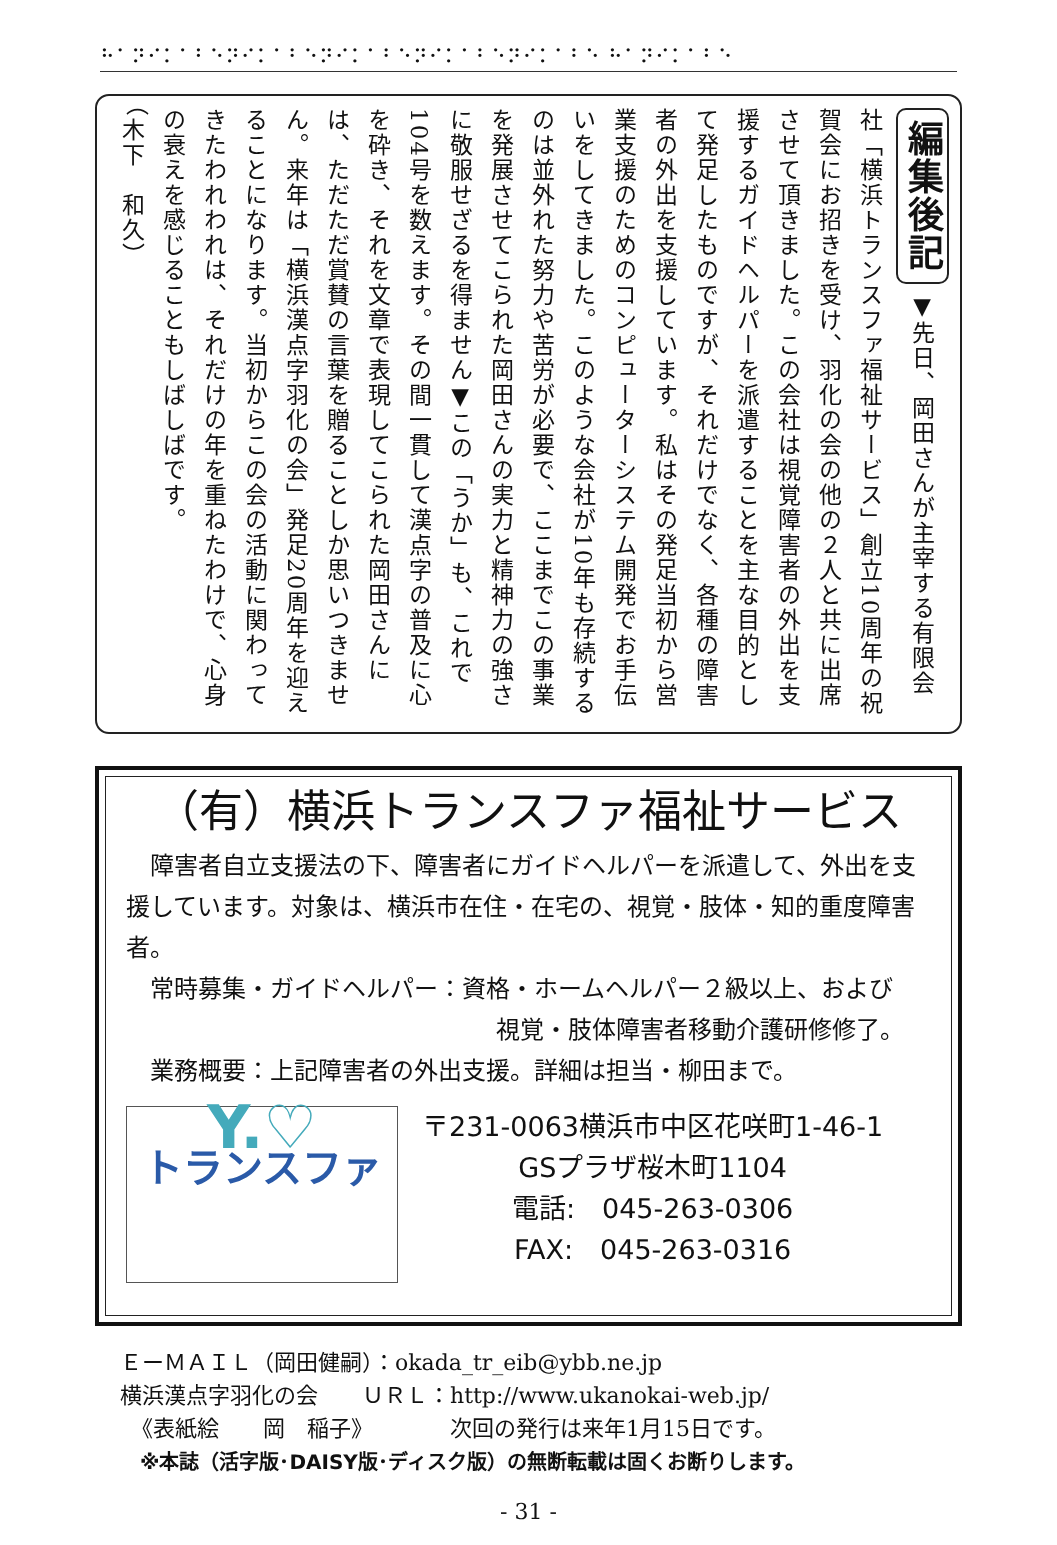⠓⠁⠝⠊⠅⠁⠃⠑⠝⠊⠅⠁⠃⠑⠝⠊⠅⠁⠃⠑⠝⠊⠅⠁⠃⠑⠝⠊⠅⠁⠃⠑ ⠓⠁⠝⠊⠅⠁⠃⠑
編集後記 ▼先日、岡田さんが主宰する有限会社「横浜トランスファ福祉サービス」創立10周年の祝賀会にお招きを受け、羽化の会の他の２人と共に出席させて頂きました。この会社は視覚障害者の外出を支援するガイドヘルパーを派遣することを主な目的として発足したものですが、それだけでなく、各種の障害者の外出を支援しています。私はその発足当初から営業支援のためのコンピューターシステム開発でお手伝いをしてきました。このような会社が10年も存続するのは並外れた努力や苦労が必要で、ここまでこの事業を発展させてこられた岡田さんの実力と精神力の強さに敬服せざるを得ません▼この「うか」も、これで104号を数えます。その間一貫して漢点字の普及に心を砕き、それを文章で表現してこられた岡田さんには、ただただ賞賛の言葉を贈ることしか思いつきません。来年は「横浜漢点字羽化の会」発足20周年を迎えることになります。当初からこの会の活動に関わってきたわれわれは、それだけの年を重ねたわけで、心身の衰えを感じることもしばしばです。
（木下　和久）
（有）横浜トランスファ福祉サービス
　障害者自立支援法の下、障害者にガイドヘルパーを派遣して、外出を支援しています。対象は、横浜市在住・在宅の、視覚・肢体・知的重度障害者。
　常時募集・ガイドヘルパー：資格・ホームヘルパー２級以上、および
視覚・肢体障害者移動介護研修修了。
　業務概要：上記障害者の外出支援。詳細は担当・柳田まで。
Y.♡
トランスファ
〒231-0063横浜市中区花咲町1-46-1
GSプラザ桜木町1104
電話:　045-263-0306
FAX:　045-263-0316
ＥーＭＡＩＬ（岡田健嗣）：okada_tr_eib@ybb.ne.jp
横浜漢点字羽化の会　　ＵＲＬ：http://www.ukanokai-web.jp/
　《表紙絵　　岡　稲子》　　　　次回の発行は来年1月15日です。
　※本誌（活字版･DAISY版･ディスク版）の無断転載は固くお断りします。
- 31 -